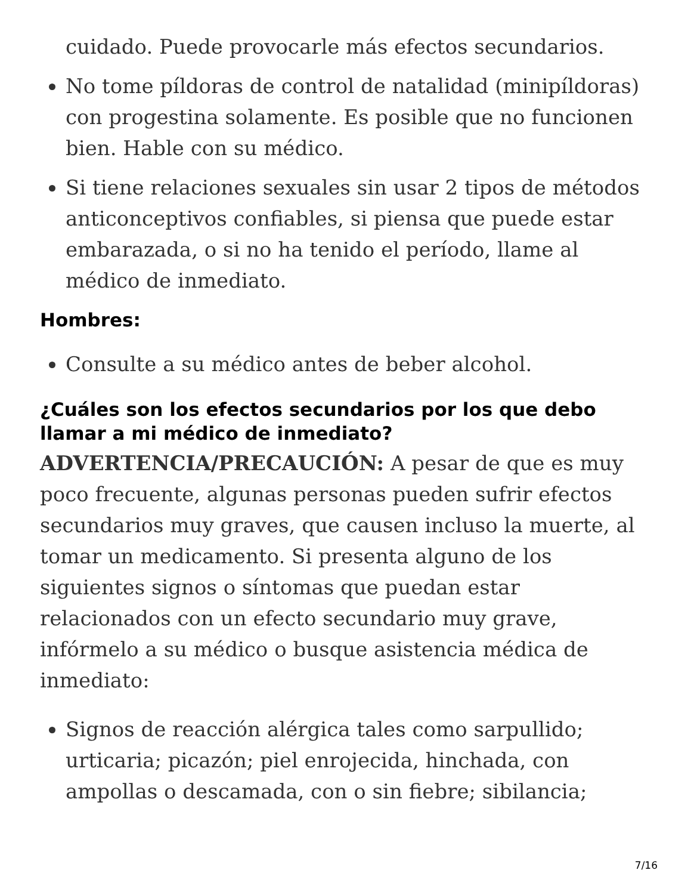cuidado. Puede provocarle más efectos secundarios.
No tome píldoras de control de natalidad (minipíldoras) con progestina solamente. Es posible que no funcionen bien. Hable con su médico.
Si tiene relaciones sexuales sin usar 2 tipos de métodos anticonceptivos confiables, si piensa que puede estar embarazada, o si no ha tenido el período, llame al médico de inmediato.
Hombres:
Consulte a su médico antes de beber alcohol.
¿Cuáles son los efectos secundarios por los que debo llamar a mi médico de inmediato?
ADVERTENCIA/PRECAUCIÓN: A pesar de que es muy poco frecuente, algunas personas pueden sufrir efectos secundarios muy graves, que causen incluso la muerte, al tomar un medicamento. Si presenta alguno de los siguientes signos o síntomas que puedan estar relacionados con un efecto secundario muy grave, infórmelo a su médico o busque asistencia médica de inmediato:
Signos de reacción alérgica tales como sarpullido; urticaria; picazón; piel enrojecida, hinchada, con ampollas o descamada, con o sin fiebre; sibilancia;
7/16